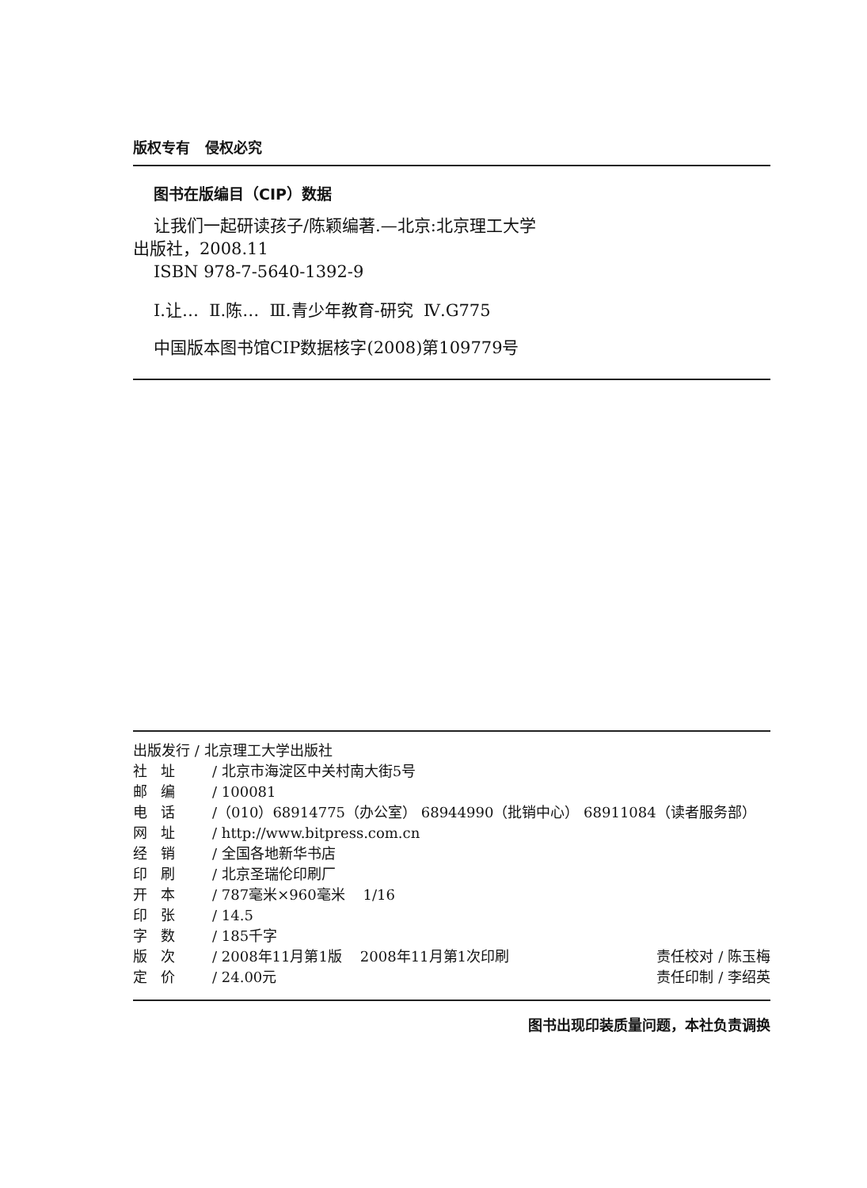版权专有 侵权必究
图书在版编目（CIP）数据
让我们一起研读孩子/陈颖编著.—北京:北京理工大学
出版社，2008.11
ISBN 978-7-5640-1392-9
Ⅰ.让… Ⅱ.陈… Ⅲ.青少年教育-研究 Ⅳ.G775
中国版本图书馆CIP数据核字(2008)第109779号
出版发行 / 北京理工大学出版社
社 址 / 北京市海淀区中关村南大街5号
邮 编 / 100081
电 话 /（010）68914775（办公室） 68944990（批销中心） 68911084（读者服务部）
网 址 / http://www.bitpress.com.cn
经 销 / 全国各地新华书店
印 刷 / 北京圣瑞伦印刷厂
开 本 / 787毫米×960毫米 1/16
印 张 / 14.5
字 数 / 185千字
版 次 / 2008年11月第1版 2008年11月第1次印刷 责任校对 / 陈玉梅
定 价 / 24.00元 责任印制 / 李绍英
图书出现印装质量问题，本社负责调换